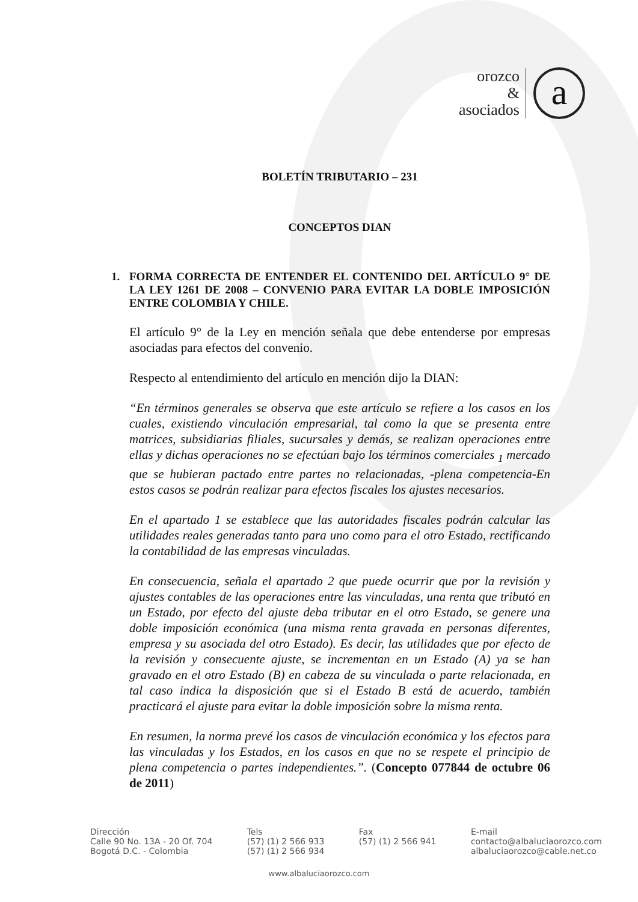orozco
&
asociados
a
BOLETÍN TRIBUTARIO – 231
CONCEPTOS DIAN
1. FORMA CORRECTA DE ENTENDER EL CONTENIDO DEL ARTÍCULO 9° DE LA LEY 1261 DE 2008 – CONVENIO PARA EVITAR LA DOBLE IMPOSICIÓN ENTRE COLOMBIA Y CHILE.
El artículo 9° de la Ley en mención señala que debe entenderse por empresas asociadas para efectos del convenio.
Respecto al entendimiento del artículo en mención dijo la DIAN:
“En términos generales se observa que este artículo se refiere a los casos en los cuales, existiendo vinculación empresarial, tal como la que se presenta entre matrices, subsidiarias filiales, sucursales y demás, se realizan operaciones entre ellas y dichas operaciones no se efectúan bajo los términos comerciales <sub>1</sub> mercado que se hubieran pactado entre partes no relacionadas, -plena competencia-En estos casos se podrán realizar para efectos fiscales los ajustes necesarios.
En el apartado 1 se establece que las autoridades fiscales podrán calcular las utilidades reales generadas tanto para uno como para el otro Estado, rectificando la contabilidad de las empresas vinculadas.
En consecuencia, señala el apartado 2 que puede ocurrir que por la revisión y ajustes contables de las operaciones entre las vinculadas, una renta que tributó en un Estado, por efecto del ajuste deba tributar en el otro Estado, se genere una doble imposición económica (una misma renta gravada en personas diferentes, empresa y su asociada del otro Estado). Es decir, las utilidades que por efecto de la revisión y consecuente ajuste, se incrementan en un Estado (A) ya se han gravado en el otro Estado (B) en cabeza de su vinculada o parte relacionada, en tal caso indica la disposición que si el Estado B está de acuerdo, también practicará el ajuste para evitar la doble imposición sobre la misma renta.
En resumen, la norma prevé los casos de vinculación económica y los efectos para las vinculadas y los Estados, en los casos en que no se respete el principio de plena competencia o partes independientes.”. (Concepto 077844 de octubre 06 de 2011)
Dirección
Calle 90 No. 13A - 20 Of. 704
Bogotá D.C. - Colombia
Tels
(57) (1) 2 566 933
(57) (1) 2 566 934
Fax
(57) (1) 2 566 941
E-mail
contacto@albaluciaorozco.com
albaluciaorozco@cable.net.co
www.albaluciaorozco.com